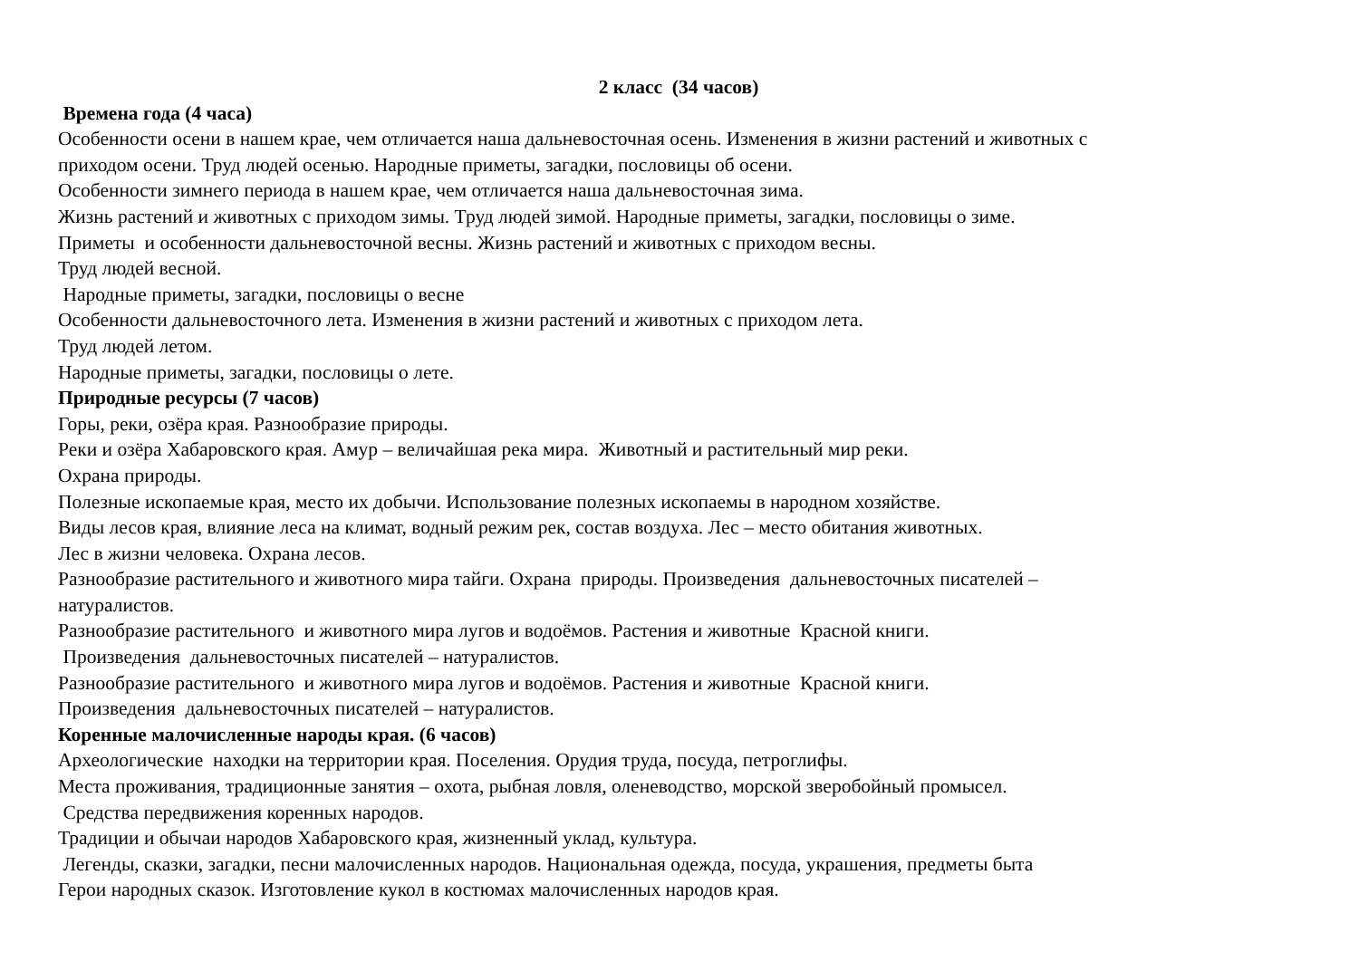2 класс (34 часов)
Времена года (4 часа)
Особенности осени в нашем крае, чем отличается наша дальневосточная осень. Изменения в жизни растений и животных с
приходом осени. Труд людей осенью. Народные приметы, загадки, пословицы об осени.
Особенности зимнего периода в нашем крае, чем отличается наша дальневосточная зима.
Жизнь растений и животных с приходом зимы. Труд людей зимой. Народные приметы, загадки, пословицы о зиме.
Приметы и особенности дальневосточной весны. Жизнь растений и животных с приходом весны.
Труд людей весной.
Народные приметы, загадки, пословицы о весне
Особенности дальневосточного лета. Изменения в жизни растений и животных с приходом лета.
Труд людей летом.
Народные приметы, загадки, пословицы о лете.
Природные ресурсы (7 часов)
Горы, реки, озёра края. Разнообразие природы.
Реки и озёра Хабаровского края. Амур – величайшая река мира. Животный и растительный мир реки.
Охрана природы.
Полезные ископаемые края, место их добычи. Использование полезных ископаемы в народном хозяйстве.
Виды лесов края, влияние леса на климат, водный режим рек, состав воздуха. Лес – место обитания животных.
Лес в жизни человека. Охрана лесов.
Разнообразие растительного и животного мира тайги. Охрана природы. Произведения дальневосточных писателей –
натуралистов.
Разнообразие растительного и животного мира лугов и водоёмов. Растения и животные Красной книги.
Произведения дальневосточных писателей – натуралистов.
Разнообразие растительного и животного мира лугов и водоёмов. Растения и животные Красной книги.
Произведения дальневосточных писателей – натуралистов.
Коренные малочисленные народы края. (6 часов)
Археологические находки на территории края. Поселения. Орудия труда, посуда, петроглифы.
Места проживания, традиционные занятия – охота, рыбная ловля, оленеводство, морской зверобойный промысел.
Средства передвижения коренных народов.
Традиции и обычаи народов Хабаровского края, жизненный уклад, культура.
Легенды, сказки, загадки, песни малочисленных народов. Национальная одежда, посуда, украшения, предметы быта
Герои народных сказок. Изготовление кукол в костюмах малочисленных народов края.